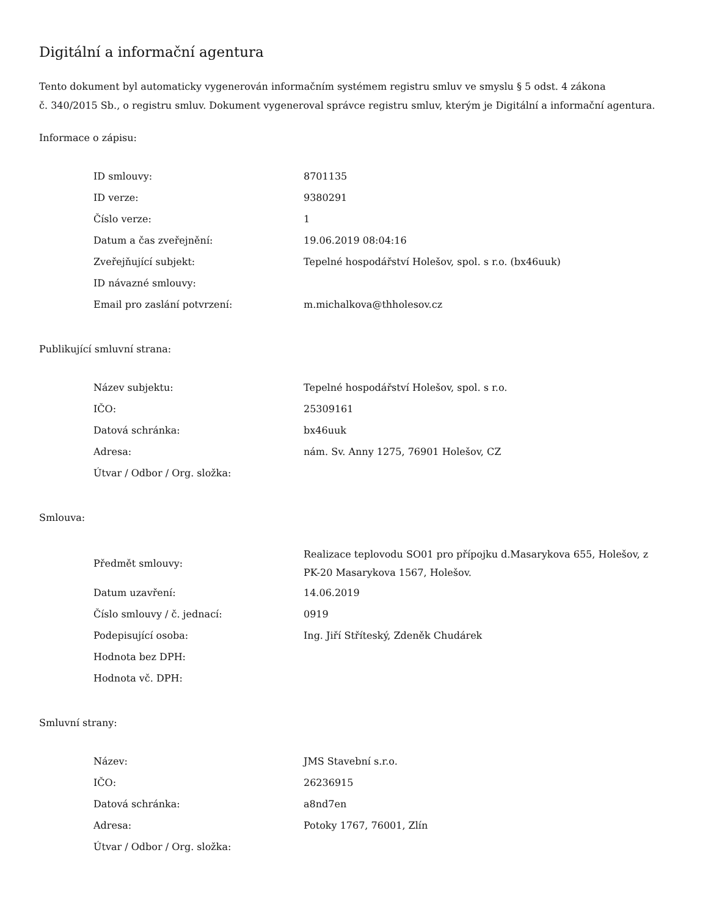Digitální a informační agentura
Tento dokument byl automaticky vygenerován informačním systémem registru smluv ve smyslu § 5 odst. 4 zákona
č. 340/2015 Sb., o registru smluv. Dokument vygeneroval správce registru smluv, kterým je Digitální a informační agentura.
Informace o zápisu:
| ID smlouvy: | 8701135 |
| ID verze: | 9380291 |
| Číslo verze: | 1 |
| Datum a čas zveřejnění: | 19.06.2019 08:04:16 |
| Zveřejňující subjekt: | Tepelné hospodářství Holešov, spol. s r.o. (bx46uuk) |
| ID návazné smlouvy: | |
| Email pro zaslání potvrzení: | m.michalkova@thholesov.cz |
Publikující smluvní strana:
| Název subjektu: | Tepelné hospodářství Holešov, spol. s r.o. |
| IČO: | 25309161 |
| Datová schránka: | bx46uuk |
| Adresa: | nám. Sv. Anny 1275, 76901 Holešov, CZ |
| Útvar / Odbor / Org. složka: | |
Smlouva:
| Předmět smlouvy: | Realizace teplovodu SO01 pro přípojku d.Masarykova 655, Holešov, z PK-20 Masarykova 1567, Holešov. |
| Datum uzavření: | 14.06.2019 |
| Číslo smlouvy / č. jednací: | 0919 |
| Podepisující osoba: | Ing. Jiří Stříteský, Zdeněk Chudárek |
| Hodnota bez DPH: | |
| Hodnota vč. DPH: | |
Smluvní strany:
| Název: | JMS Stavební s.r.o. |
| IČO: | 26236915 |
| Datová schránka: | a8nd7en |
| Adresa: | Potoky 1767, 76001, Zlín |
| Útvar / Odbor / Org. složka: | |